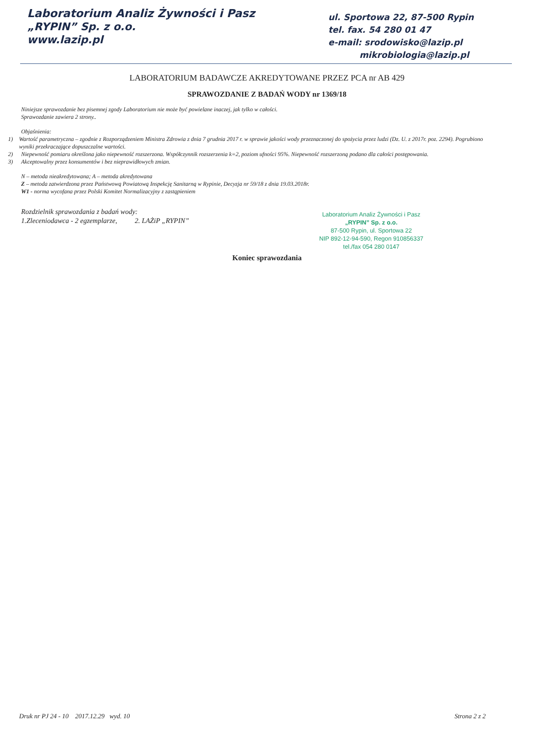Laboratorium Analiz Żywności i Pasz
„RYPIN” Sp. z o.o.
www.lazip.pl
ul. Sportowa 22, 87-500 Rypin
tel. fax. 54 280 01 47
e-mail: srodowisko@lazip.pl
mikrobiologia@lazip.pl
LABORATORIUM BADAWCZE AKREDYTOWANE PRZEZ PCA nr AB 429
SPRAWOZDANIE Z BADAŃ WODY nr 1369/18
Niniejsze sprawozdanie bez pisemnej zgody Laboratorium nie może być powielane inaczej, jak tylko w całości.
Sprawozdanie zawiera 2 strony..
Objaśnienia:
1) Wartość parametryczna – zgodnie z Rozporządzeniem Ministra Zdrowia z dnia 7 grudnia 2017 r. w sprawie jakości wody przeznaczonej do spożycia przez ludzi (Dz. U. z 2017r. poz. 2294). Pogrubiono wyniki przekraczające dopuszczalne wartości.
2) Niepewność pomiaru określona jako niepewność rozszerzona. Współczynnik rozszerzenia k=2, poziom ufności 95%. Niepewność rozszerzoną podano dla całości postępowania.
3) Akceptowalny przez konsumentów i bez nieprawidłowych zmian.
N – metoda nieakredytowana; A – metoda akredytowana
Z – metoda zatwierdzona przez Państwową Powiatową Inspekcję Sanitarną w Rypinie, Decyzja nr 59/18 z dnia 19.03.2018r.
W1 - norma wycofana przez Polski Komitet Normalizacyjny z zastąpieniem
Rozdzielnik sprawozdania z badań wody:
1.Zleceniodawca - 2 egzemplarze, 2. LAŻiP „RYPIN”
Laboratorium Analiz Żywności i Pasz
„RYPIN” Sp. z o.o.
87-500 Rypin, ul. Sportowa 22
NIP 892-12-94-590, Regon 910856337
tel./fax 054 280 0147
Koniec sprawozdania
Druk nr PJ 24 - 10 2017.12.29 wyd. 10 Strona 2 z 2